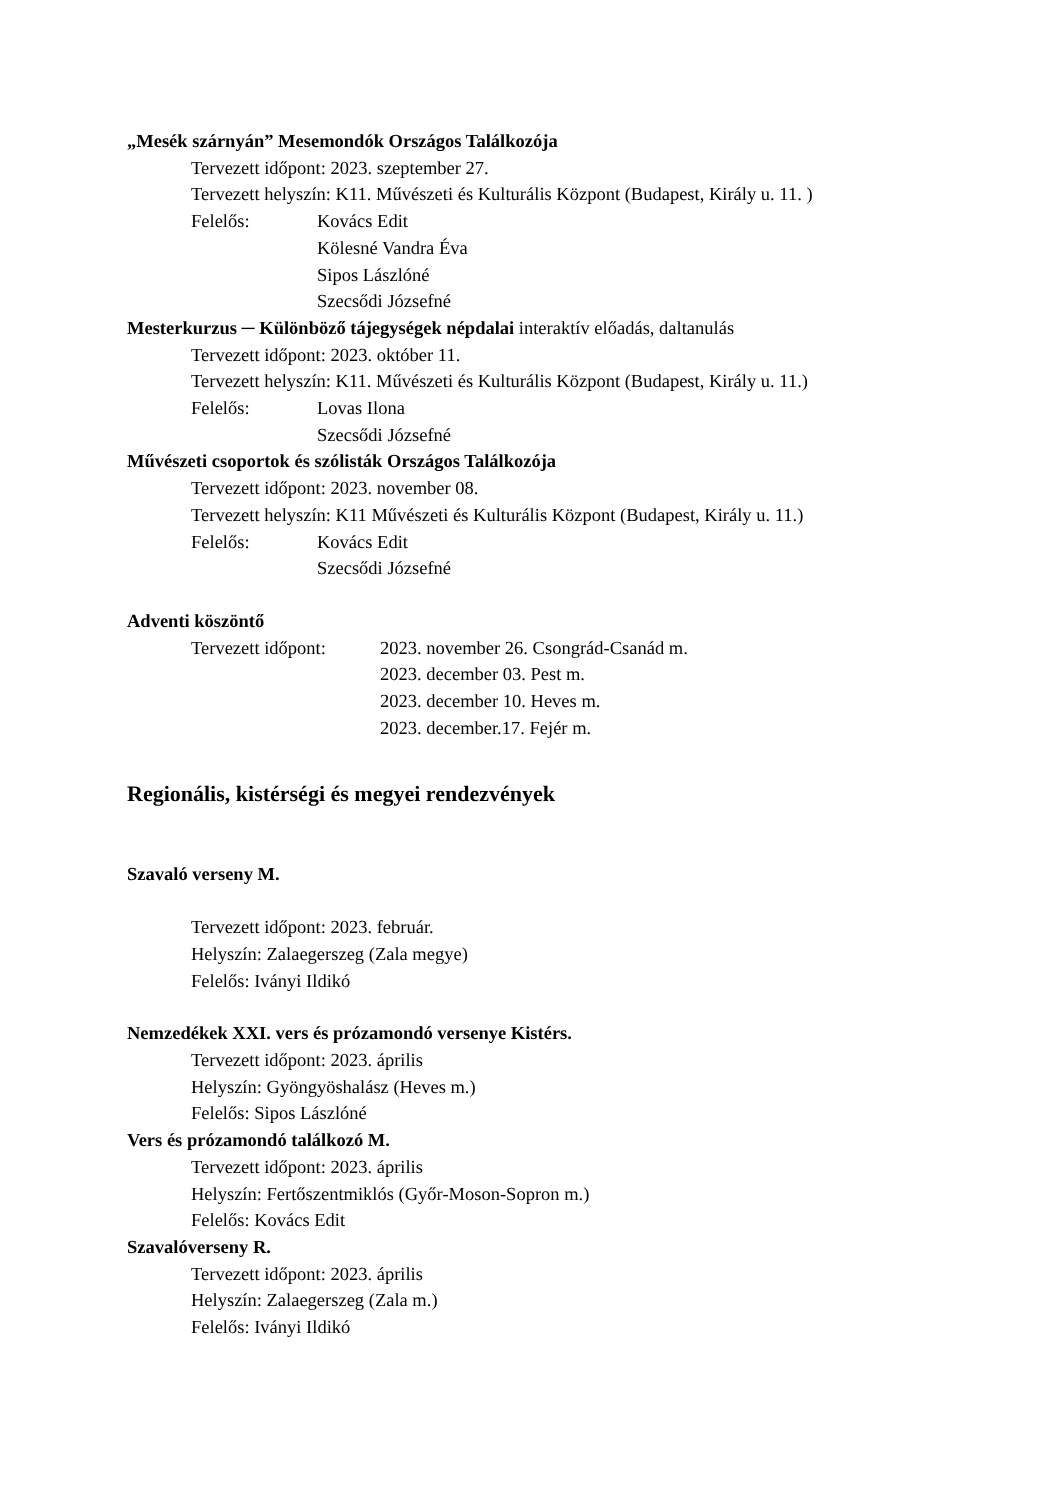„Mesék szárnyán” Mesemondók Országos Találkozója
Tervezett időpont: 2023. szeptember 27.
Tervezett helyszín: K11. Művészeti és Kulturális Központ (Budapest, Király u. 11. )
Felelős: Kovács Edit
Kölesné Vandra Éva
Sipos Lászlóné
Szecsődi Józsefné
Mesterkurzus ─ Különböző tájegységek népdalai interaktív előadás, daltanulás
Tervezett időpont: 2023. október 11.
Tervezett helyszín: K11. Művészeti és Kulturális Központ (Budapest, Király u. 11.)
Felelős: Lovas Ilona
Szecsődi Józsefné
Művészeti csoportok és szólisták Országos Találkozója
Tervezett időpont: 2023. november 08.
Tervezett helyszín: K11 Művészeti és Kulturális Központ (Budapest, Király u. 11.)
Felelős: Kovács Edit
Szecsődi Józsefné
Adventi köszöntő
Tervezett időpont: 2023. november 26. Csongrád-Csanád m.
2023. december 03. Pest m.
2023. december 10. Heves m.
2023. december.17. Fejér m.
Regionális, kistérségi és megyei rendezvények
Szavaló verseny M.
Tervezett időpont: 2023. február.
Helyszín: Zalaegerszeg (Zala megye)
Felelős: Iványi Ildikó
Nemzedékek XXI. vers és prózamondó versenye Kistérs.
Tervezett időpont: 2023. április
Helyszín: Gyöngyöshalász (Heves m.)
Felelős: Sipos Lászlóné
Vers és prózamondó találkozó M.
Tervezett időpont: 2023. április
Helyszín: Fertőszentmiklós (Győr-Moson-Sopron m.)
Felelős: Kovács Edit
Szavalóverseny R.
Tervezett időpont: 2023. április
Helyszín: Zalaegerszeg (Zala m.)
Felelős: Iványi Ildikó